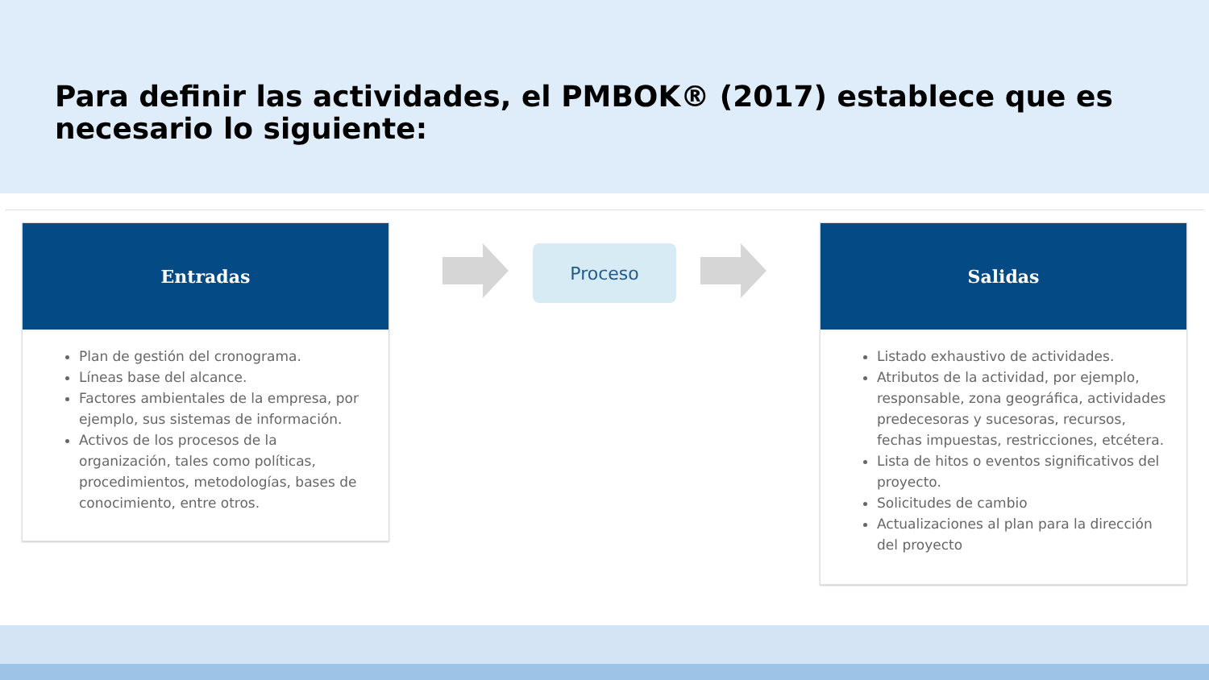Para definir las actividades, el PMBOK® (2017) establece que es necesario lo siguiente:
Entradas
Plan de gestión del cronograma.
Líneas base del alcance.
Factores ambientales de la empresa, por ejemplo, sus sistemas de información.
Activos de los procesos de la organización, tales como políticas, procedimientos, metodologías, bases de conocimiento, entre otros.
Proceso
Salidas
Listado exhaustivo de actividades.
Atributos de la actividad, por ejemplo, responsable, zona geográfica, actividades predecesoras y sucesoras, recursos, fechas impuestas, restricciones, etcétera.
Lista de hitos o eventos significativos del proyecto.
Solicitudes de cambio
Actualizaciones al plan para la dirección del proyecto